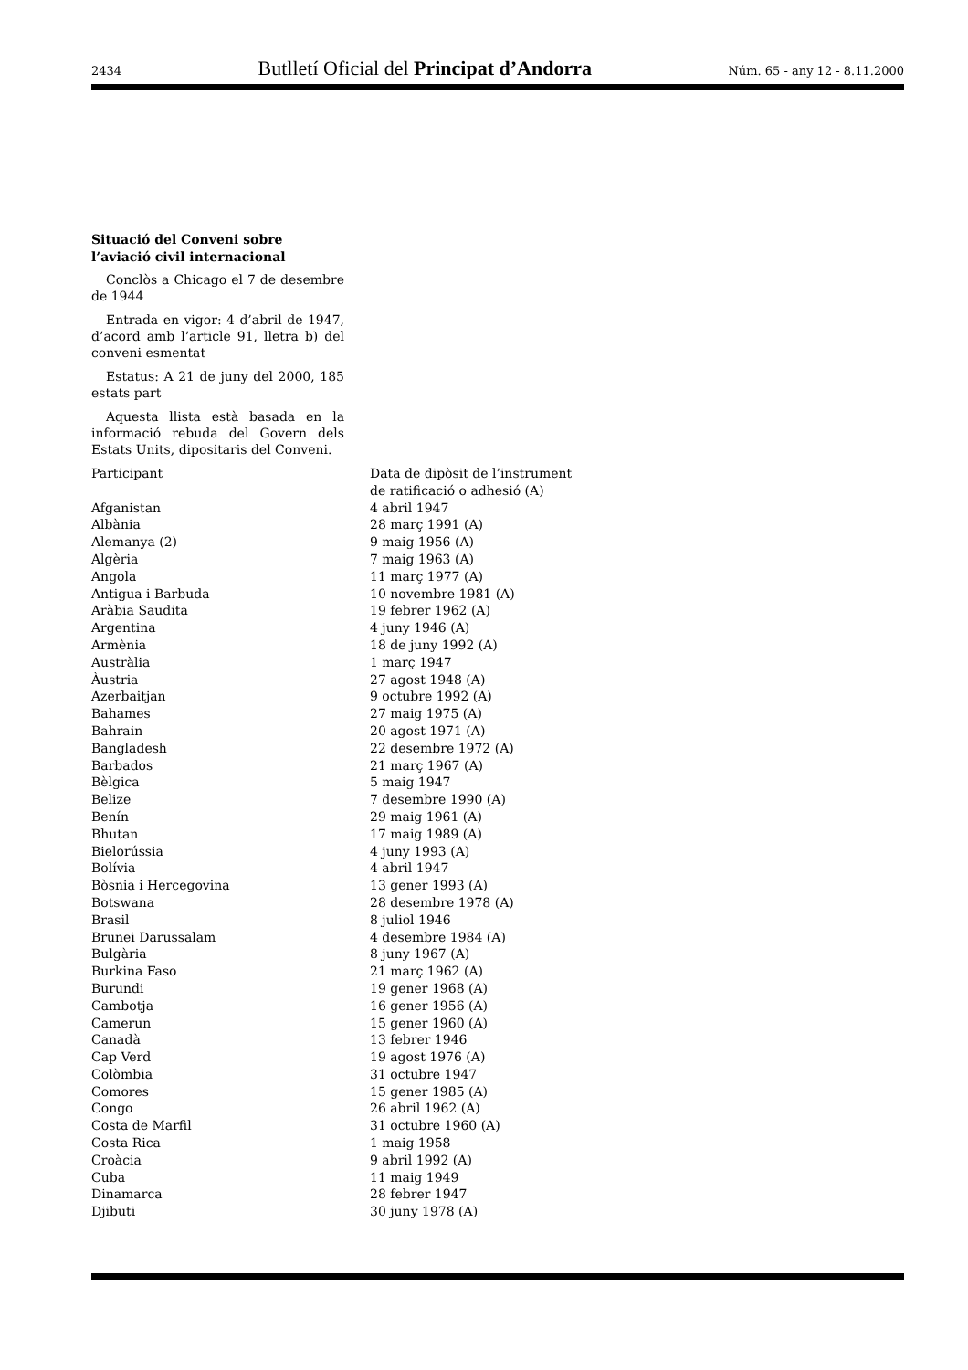2434 Butlletí Oficial del Principat d’Andorra Núm. 65 - any 12 - 8.11.2000
Situació del Conveni sobre l’aviació civil internacional
Conclòs a Chicago el 7 de desembre de 1944
Entrada en vigor: 4 d’abril de 1947, d’acord amb l’article 91, lletra b) del conveni esmentat
Estatus: A 21 de juny del 2000, 185 estats part
Aquesta llista està basada en la informació rebuda del Govern dels Estats Units, dipositaris del Conveni.
| Participant | Data de dipòsit de l’instrument de ratificació o adhesió (A) |
| --- | --- |
| Afganistan | 4 abril 1947 |
| Albània | 28 març 1991 (A) |
| Alemanya (2) | 9 maig 1956 (A) |
| Algèria | 7 maig 1963 (A) |
| Angola | 11 març 1977 (A) |
| Antigua i Barbuda | 10 novembre 1981 (A) |
| Aràbia Saudita | 19 febrer 1962 (A) |
| Argentina | 4 juny 1946 (A) |
| Armènia | 18 de juny 1992 (A) |
| Austràlia | 1 març 1947 |
| Àustria | 27 agost 1948 (A) |
| Azerbaitjan | 9 octubre 1992 (A) |
| Bahames | 27 maig 1975 (A) |
| Bahrain | 20 agost 1971 (A) |
| Bangladesh | 22 desembre 1972 (A) |
| Barbados | 21 març 1967 (A) |
| Bèlgica | 5 maig 1947 |
| Belize | 7 desembre 1990 (A) |
| Benín | 29 maig 1961 (A) |
| Bhutan | 17 maig 1989 (A) |
| Bielorússia | 4 juny 1993 (A) |
| Bolívia | 4 abril 1947 |
| Bòsnia i Hercegovina | 13 gener 1993 (A) |
| Botswana | 28 desembre 1978 (A) |
| Brasil | 8 juliol 1946 |
| Brunei Darussalam | 4 desembre 1984 (A) |
| Bulgària | 8 juny 1967 (A) |
| Burkina Faso | 21 març 1962 (A) |
| Burundi | 19 gener 1968 (A) |
| Cambotja | 16 gener 1956 (A) |
| Camerun | 15 gener 1960 (A) |
| Canadà | 13 febrer 1946 |
| Cap Verd | 19 agost 1976 (A) |
| Colòmbia | 31 octubre 1947 |
| Comores | 15 gener 1985 (A) |
| Congo | 26 abril 1962 (A) |
| Costa de Marfil | 31 octubre 1960 (A) |
| Costa Rica | 1 maig 1958 |
| Croàcia | 9 abril 1992 (A) |
| Cuba | 11 maig 1949 |
| Dinamarca | 28 febrer 1947 |
| Djibuti | 30 juny 1978 (A) |